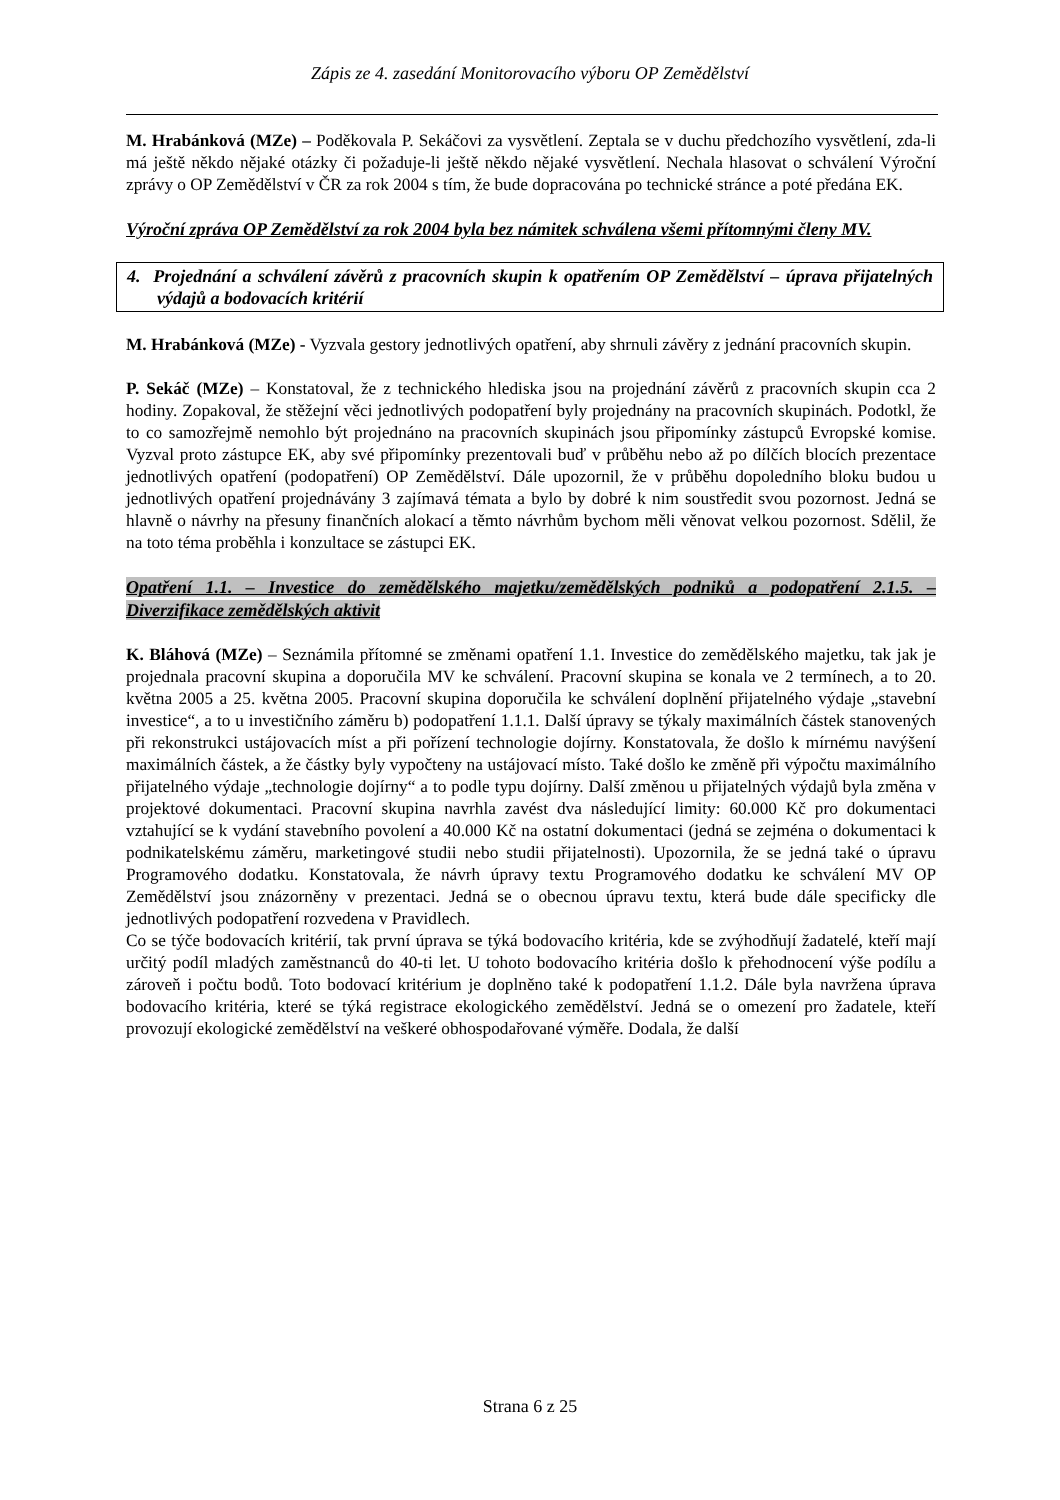Zápis ze 4. zasedání Monitorovacího výboru OP Zemědělství
M. Hrabánková (MZe) – Poděkovala P. Sekáčovi za vysvětlení. Zeptala se v duchu předchozího vysvětlení, zda-li má ještě někdo nějaké otázky či požaduje-li ještě někdo nějaké vysvětlení. Nechala hlasovat o schválení Výroční zprávy o OP Zemědělství v ČR za rok 2004 s tím, že bude dopracována po technické stránce a poté předána EK.
Výroční zpráva OP Zemědělství za rok 2004 byla bez námitek schválena všemi přítomnými členy MV.
4. Projednání a schválení závěrů z pracovních skupin k opatřením OP Zemědělství – úprava přijatelných výdajů a bodovacích kritérií
M. Hrabánková (MZe) - Vyzvala gestory jednotlivých opatření, aby shrnuli závěry z jednání pracovních skupin.
P. Sekáč (MZe) – Konstatoval, že z technického hlediska jsou na projednání závěrů z pracovních skupin cca 2 hodiny. Zopakoval, že stěžejní věci jednotlivých podopatření byly projednány na pracovních skupinách. Podotkl, že to co samozřejmě nemohlo být projednáno na pracovních skupinách jsou připomínky zástupců Evropské komise. Vyzval proto zástupce EK, aby své připomínky prezentovali buď v průběhu nebo až po dílčích blocích prezentace jednotlivých opatření (podopatření) OP Zemědělství. Dále upozornil, že v průběhu dopoledního bloku budou u jednotlivých opatření projednávány 3 zajímavá témata a bylo by dobré k nim soustředit svou pozornost. Jedná se hlavně o návrhy na přesuny finančních alokací a těmto návrhům bychom měli věnovat velkou pozornost. Sdělil, že na toto téma proběhla i konzultace se zástupci EK.
Opatření 1.1. – Investice do zemědělského majetku/zemědělských podniků a podopatření 2.1.5. – Diverzifikace zemědělských aktivit
K. Bláhová (MZe) – Seznámila přítomné se změnami opatření 1.1. Investice do zemědělského majetku, tak jak je projednala pracovní skupina a doporučila MV ke schválení. Pracovní skupina se konala ve 2 termínech, a to 20. května 2005 a 25. května 2005. Pracovní skupina doporučila ke schválení doplnění přijatelného výdaje „stavební investice“, a to u investičního záměru b) podopatření 1.1.1. Další úpravy se týkaly maximálních částek stanovených při rekonstrukci ustájovacích míst a při pořízení technologie dojírny. Konstatovala, že došlo k mírnému navýšení maximálních částek, a že částky byly vypočteny na ustájovací místo. Také došlo ke změně při výpočtu maximálního přijatelného výdaje „technologie dojírny“ a to podle typu dojírny. Další změnou u přijatelných výdajů byla změna v projektové dokumentaci. Pracovní skupina navrhla zavést dva následující limity: 60.000 Kč pro dokumentaci vztahující se k vydání stavebního povolení a 40.000 Kč na ostatní dokumentaci (jedná se zejména o dokumentaci k podnikatelskému záměru, marketingové studii nebo studii přijatelnosti). Upozornila, že se jedná také o úpravu Programového dodatku. Konstatovala, že návrh úpravy textu Programového dodatku ke schválení MV OP Zemědělství jsou znázorněny v prezentaci. Jedná se o obecnou úpravu textu, která bude dále specificky dle jednotlivých podopatření rozvedena v Pravidlech.
Co se týče bodovacích kritérií, tak první úprava se týká bodovacího kritéria, kde se zvýhodňují žadatelé, kteří mají určitý podíl mladých zaměstnanců do 40-ti let. U tohoto bodovacího kritéria došlo k přehodnocení výše podílu a zároveň i počtu bodů. Toto bodovací kritérium je doplněno také k podopatření 1.1.2. Dále byla navržena úprava bodovacího kritéria, které se týká registrace ekologického zemědělství. Jedná se o omezení pro žadatele, kteří provozují ekologické zemědělství na veškeré obhospodařované výměře. Dodala, že další
Strana 6 z 25